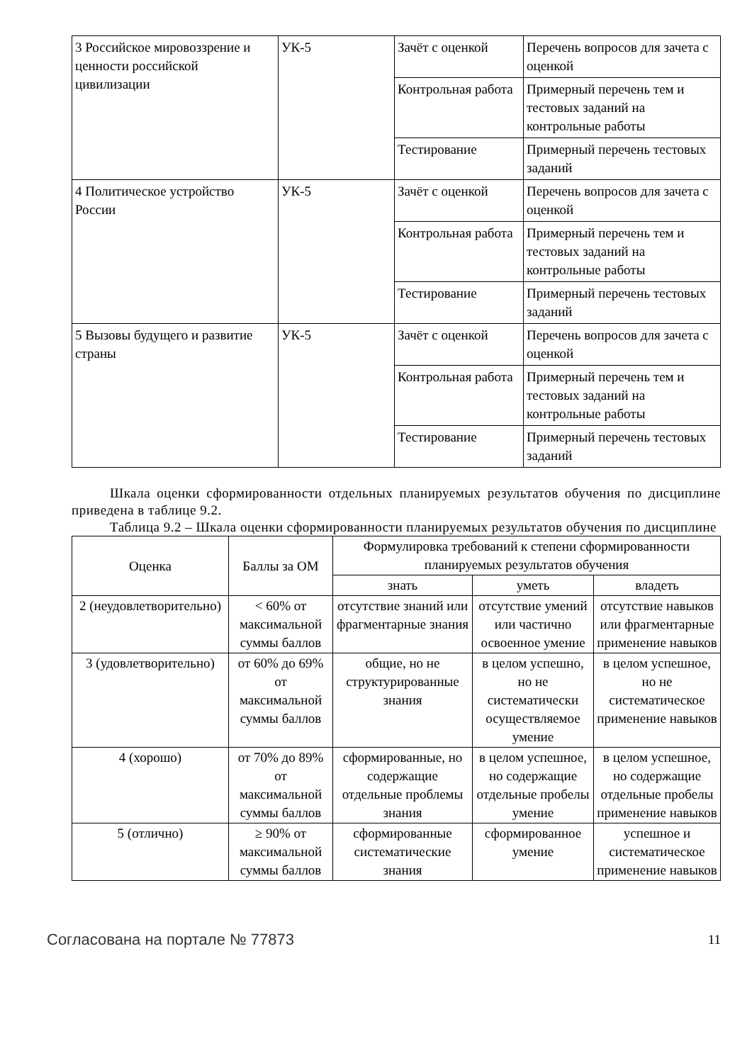| 3 Российское мировоззрение и ценности российской цивилизации | УК-5 | Зачёт с оценкой | Перечень вопросов для зачета с оценкой |
| | | Контрольная работа | Примерный перечень тем и тестовых заданий на контрольные работы |
| | | Тестирование | Примерный перечень тестовых заданий |
| 4 Политическое устройство России | УК-5 | Зачёт с оценкой | Перечень вопросов для зачета с оценкой |
| | | Контрольная работа | Примерный перечень тем и тестовых заданий на контрольные работы |
| | | Тестирование | Примерный перечень тестовых заданий |
| 5 Вызовы будущего и развитие страны | УК-5 | Зачёт с оценкой | Перечень вопросов для зачета с оценкой |
| | | Контрольная работа | Примерный перечень тем и тестовых заданий на контрольные работы |
| | | Тестирование | Примерный перечень тестовых заданий |
Шкала оценки сформированности отдельных планируемых результатов обучения по дисциплине приведена в таблице 9.2.
Таблица 9.2 – Шкала оценки сформированности планируемых результатов обучения по дисциплине
| Оценка | Баллы за ОМ | Формулировка требований к степени сформированности планируемых результатов обучения | | |
| --- | --- | --- | --- | --- |
| | | знать | уметь | владеть |
| 2 (неудовлетворительно) | < 60% от максимальной суммы баллов | отсутствие знаний или фрагментарные знания | отсутствие умений или частично освоенное умение | отсутствие навыков или фрагментарные применение навыков |
| 3 (удовлетворительно) | от 60% до 69% от максимальной суммы баллов | общие, но не структурированные знания | в целом успешно, но не систематически осуществляемое умение | в целом успешное, но не систематическое применение навыков |
| 4 (хорошо) | от 70% до 89% от максимальной суммы баллов | сформированные, но содержащие отдельные проблемы знания | в целом успешное, но содержащие отдельные пробелы умение | в целом успешное, но содержащие отдельные пробелы применение навыков |
| 5 (отлично) | ≥ 90% от максимальной суммы баллов | сформированные систематические знания | сформированное умение | успешное и систематическое применение навыков |
Согласована на портале № 77873 11